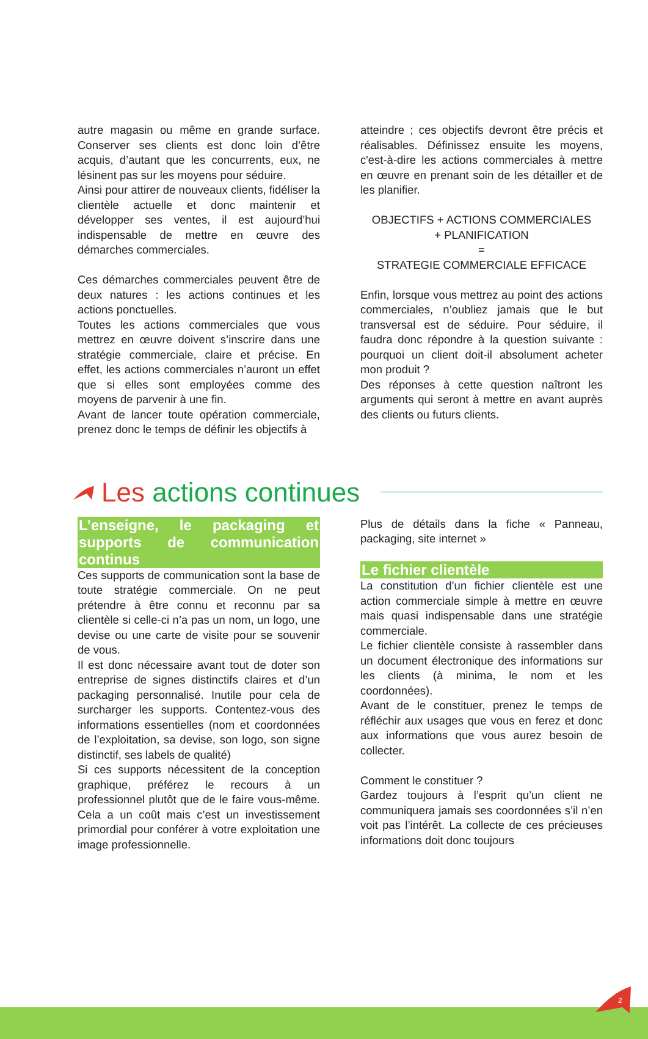autre magasin ou même en grande surface. Conserver ses clients est donc loin d’être acquis, d’autant que les concurrents, eux, ne lésinent pas sur les moyens pour séduire.
Ainsi pour attirer de nouveaux clients, fidéliser la clientèle actuelle et donc maintenir et développer ses ventes, il est aujourd’hui indispensable de mettre en œuvre des démarches commerciales.
Ces démarches commerciales peuvent être de deux natures : les actions continues et les actions ponctuelles.
Toutes les actions commerciales que vous mettrez en œuvre doivent s’inscrire dans une stratégie commerciale, claire et précise. En effet, les actions commerciales n’auront un effet que si elles sont employées comme des moyens de parvenir à une fin.
Avant de lancer toute opération commerciale, prenez donc le temps de définir les objectifs à
atteindre ; ces objectifs devront être précis et réalisables. Définissez ensuite les moyens, c'est-à-dire les actions commerciales à mettre en œuvre en prenant soin de les détailler et de les planifier.
OBJECTIFS + ACTIONS COMMERCIALES
+ PLANIFICATION
=
STRATEGIE COMMERCIALE EFFICACE
Enfin, lorsque vous mettrez au point des actions commerciales, n’oubliez jamais que le but transversal est de séduire. Pour séduire, il faudra donc répondre à la question suivante : pourquoi un client doit-il absolument acheter mon produit ?
Des réponses à cette question naîtront les arguments qui seront à mettre en avant auprès des clients ou futurs clients.
Les actions continues
L’enseigne, le packaging et supports de communication continus
Ces supports de communication sont la base de toute stratégie commerciale. On ne peut prétendre à être connu et reconnu par sa clientèle si celle-ci n’a pas un nom, un logo, une devise ou une carte de visite pour se souvenir de vous.
Il est donc nécessaire avant tout de doter son entreprise de signes distinctifs claires et d’un packaging personnalisé. Inutile pour cela de surcharger les supports. Contentez-vous des informations essentielles (nom et coordonnées de l’exploitation, sa devise, son logo, son signe distinctif, ses labels de qualité)
Si ces supports nécessitent de la conception graphique, préférez le recours à un professionnel plutôt que de le faire vous-même. Cela a un coût mais c’est un investissement primordial pour conférer à votre exploitation une image professionnelle.
Plus de détails dans la fiche « Panneau, packaging, site internet »
Le fichier clientèle
La constitution d’un fichier clientèle est une action commerciale simple à mettre en œuvre mais quasi indispensable dans une stratégie commerciale.
Le fichier clientèle consiste à rassembler dans un document électronique des informations sur les clients (à minima, le nom et les coordonnées).
Avant de le constituer, prenez le temps de réfléchir aux usages que vous en ferez et donc aux informations que vous aurez besoin de collecter.
Comment le constituer ?
Gardez toujours à l’esprit qu’un client ne communiquera jamais ses coordonnées s’il n’en voit pas l’intérêt. La collecte de ces précieuses informations doit donc toujours
2